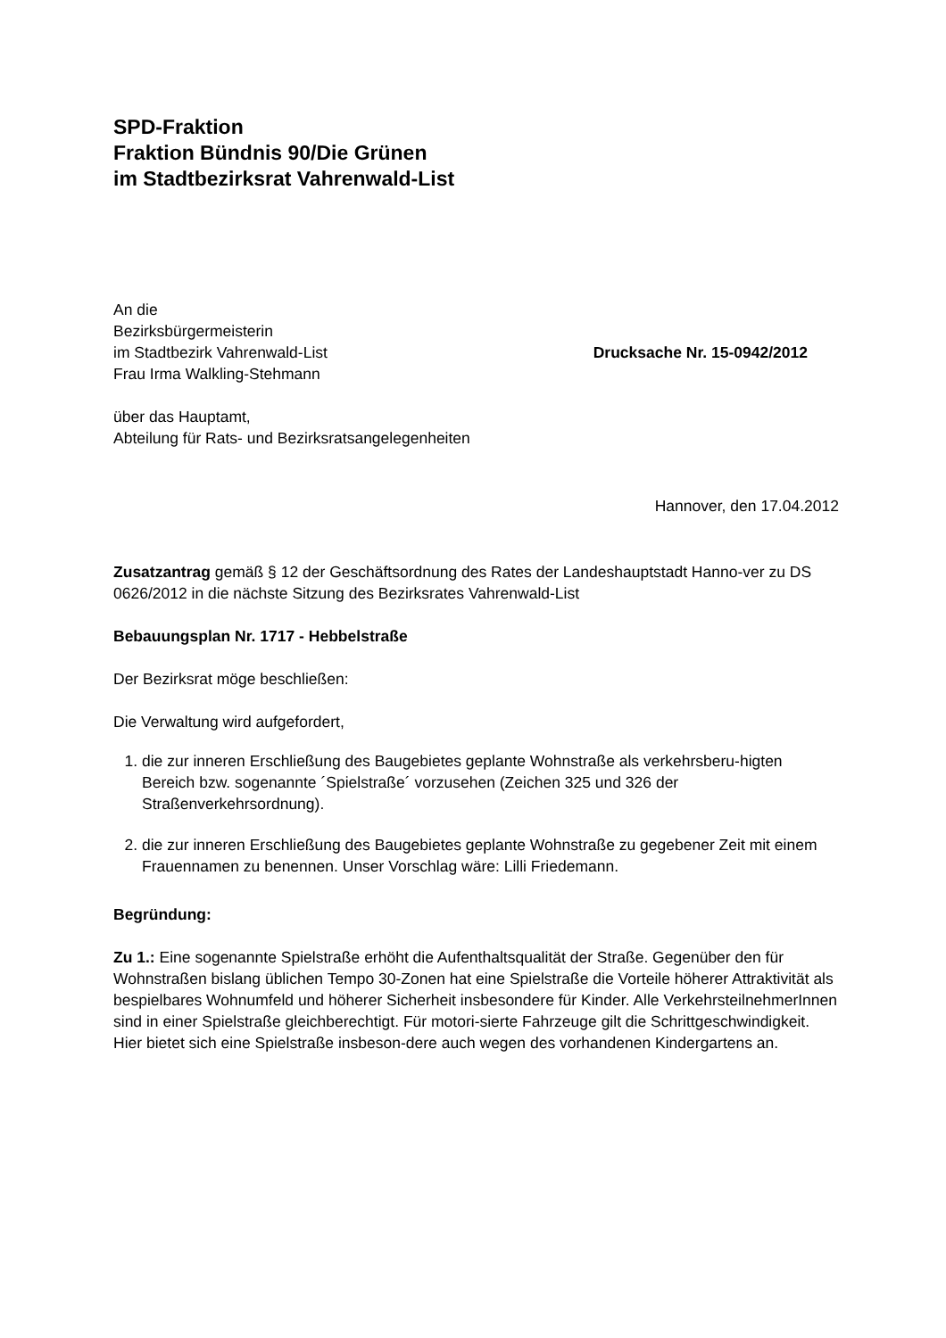SPD-Fraktion
Fraktion Bündnis 90/Die Grünen
im Stadtbezirksrat Vahrenwald-List
An die
Bezirksbürgermeisterin
im Stadtbezirk Vahrenwald-List
Frau Irma Walkling-Stehmann
Drucksache Nr. 15-0942/2012
über das Hauptamt,
Abteilung für Rats- und Bezirksratsangelegenheiten
Hannover, den 17.04.2012
Zusatzantrag gemäß § 12 der Geschäftsordnung des Rates der Landeshauptstadt Hanno-ver zu DS 0626/2012 in die nächste Sitzung des Bezirksrates Vahrenwald-List
Bebauungsplan Nr. 1717 - Hebbelstraße
Der Bezirksrat möge beschließen:
Die Verwaltung wird aufgefordert,
1. die zur inneren Erschließung des Baugebietes geplante Wohnstraße als verkehrsberu-higten Bereich bzw. sogenannte ´Spielstraße´ vorzusehen (Zeichen 325 und 326 der Straßenverkehrsordnung).
2. die zur inneren Erschließung des Baugebietes geplante Wohnstraße zu gegebener Zeit mit einem Frauennamen zu benennen. Unser Vorschlag wäre: Lilli Friedemann.
Begründung:
Zu 1.: Eine sogenannte Spielstraße erhöht die Aufenthaltsqualität der Straße. Gegenüber den für Wohnstraßen bislang üblichen Tempo 30-Zonen hat eine Spielstraße die Vorteile höherer Attraktivität als bespielbares Wohnumfeld und höherer Sicherheit insbesondere für Kinder. Alle VerkehrsteilnehmerInnen sind in einer Spielstraße gleichberechtigt. Für motori-sierte Fahrzeuge gilt die Schrittgeschwindigkeit. Hier bietet sich eine Spielstraße insbeson-dere auch wegen des vorhandenen Kindergartens an.